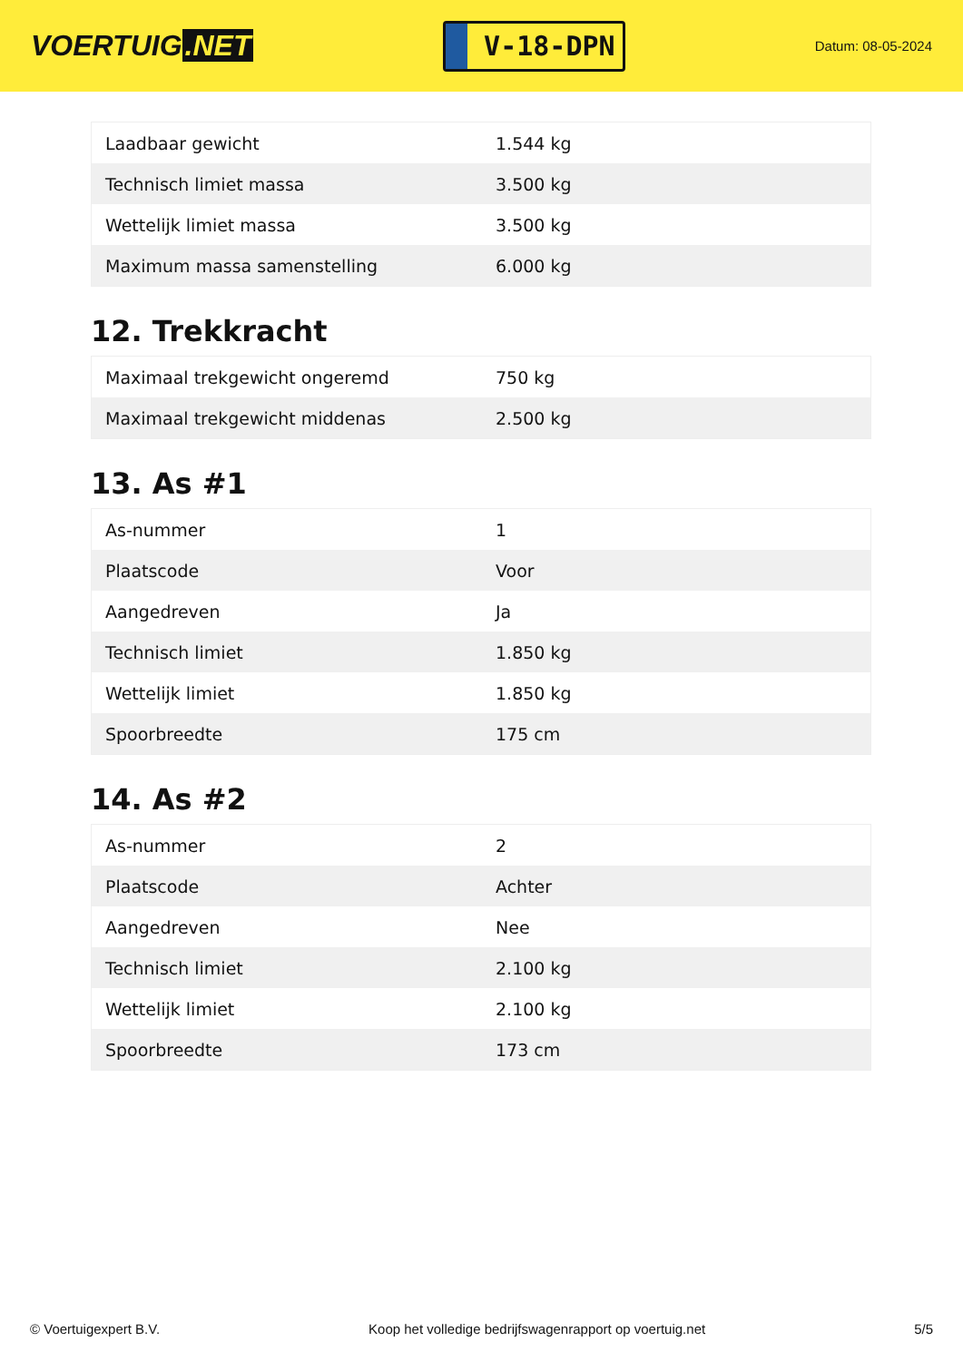VOERTUIG.NET
V-18-DPN
Datum: 08-05-2024
| Laadbaar gewicht | 1.544 kg |
| Technisch limiet massa | 3.500 kg |
| Wettelijk limiet massa | 3.500 kg |
| Maximum massa samenstelling | 6.000 kg |
12. Trekkracht
| Maximaal trekgewicht ongeremd | 750 kg |
| Maximaal trekgewicht middenas | 2.500 kg |
13. As #1
| As-nummer | 1 |
| Plaatscode | Voor |
| Aangedreven | Ja |
| Technisch limiet | 1.850 kg |
| Wettelijk limiet | 1.850 kg |
| Spoorbreedte | 175 cm |
14. As #2
| As-nummer | 2 |
| Plaatscode | Achter |
| Aangedreven | Nee |
| Technisch limiet | 2.100 kg |
| Wettelijk limiet | 2.100 kg |
| Spoorbreedte | 173 cm |
© Voertuigexpert B.V. Koop het volledige bedrijfswagenrapport op voertuig.net 5/5